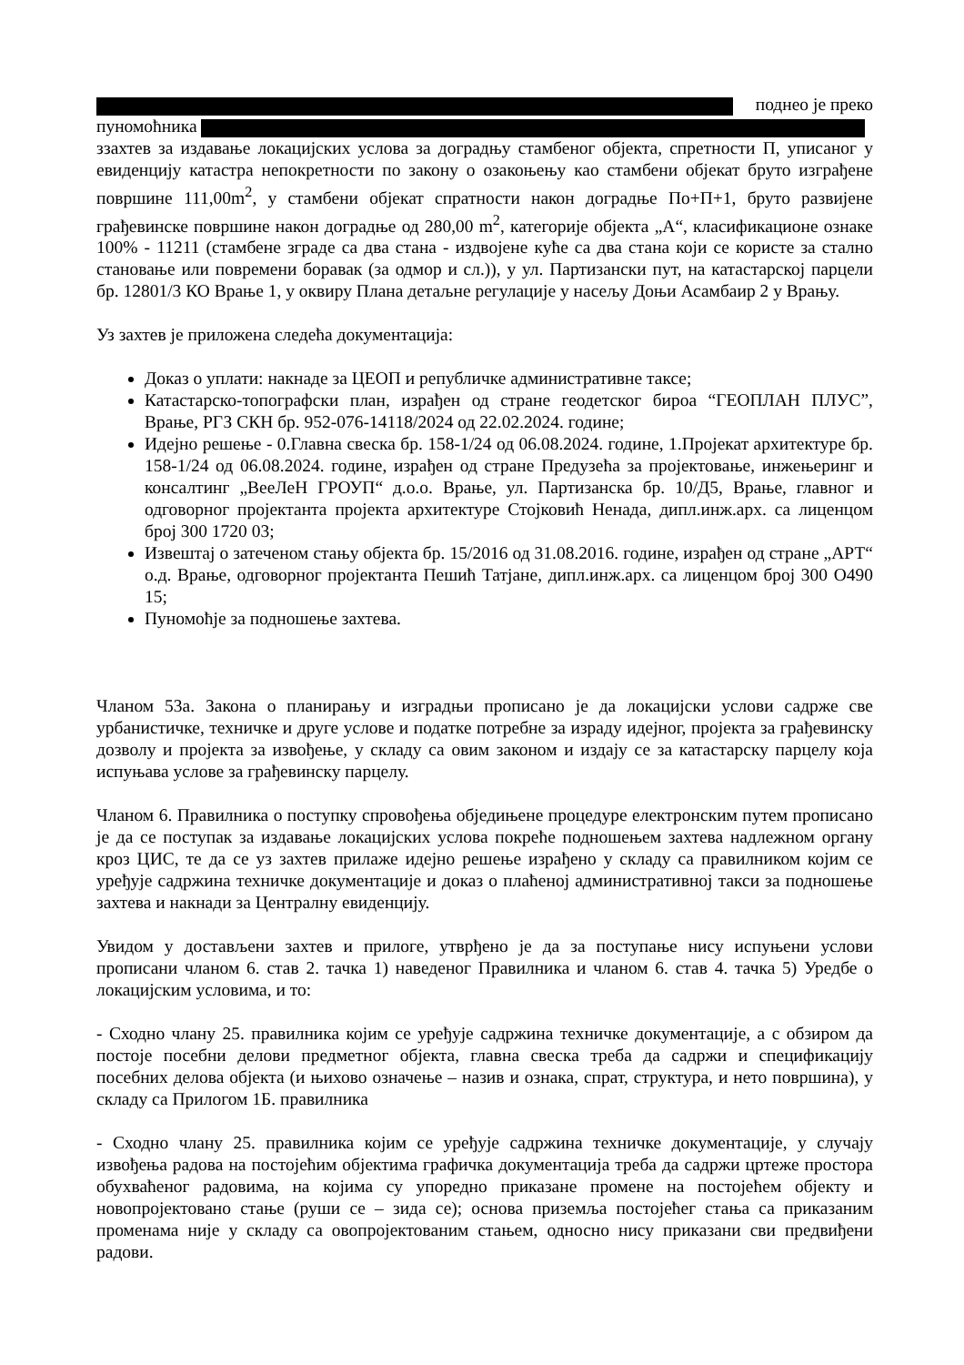поднео је преко
пуномоћника
ззахтев за издавање локацијских услова за доградњу стамбеног објекта, спретности П, уписаног у евиденцију катастра непокретности по закону о озакоњењу као стамбени објекат бруто изграђене површине 111,00m<sup>2</sup>, у стамбени објекат спратности након доградње По+П+1, бруто развијене грађевинске површине након доградње од 280,00 m<sup>2</sup>, категорије објекта „А“, класификационе ознаке 100% - 11211 (стамбене зграде са два стана - издвојене куће са два стана који се користе за стално становање или повремени боравак (за одмор и сл.)), у ул. Партизански пут, на катастарској парцели бр. 12801/3 КО Врање 1, у оквиру Плана детаљне регулације у насељу Доњи Асамбаир 2 у Врању.
Уз захтев је приложена следећа документација:
Доказ о уплати: накнаде за ЦЕОП и републичке административне таксе;
Катастарско-топографски план, израђен од стране геодетског бироа “ГЕОПЛАН ПЛУС”, Врање, РГЗ СКН бр. 952-076-14118/2024 од 22.02.2024. године;
Идејно решење - 0.Главна свеска бр. 158-1/24 од 06.08.2024. године, 1.Пројекат архитектуре бр. 158-1/24 од 06.08.2024. године, израђен од стране Предузећа за пројектовање, инжењеринг и консалтинг „ВееЛеН ГРОУП“ д.о.о. Врање, ул. Партизанска бр. 10/Д5, Врање, главног и одговорног пројектанта пројекта архитектуре Стојковић Ненада, дипл.инж.арх. са лиценцом број 300 1720 03;
Извештај о затеченом стању објекта бр. 15/2016 од 31.08.2016. године, израђен од стране „АРТ“ о.д. Врање, одговорног пројектанта Пешић Татјане, дипл.инж.арх. са лиценцом број 300 О490 15;
Пуномоћје за подношење захтева.
Чланом 53а. Закона о планирању и изградњи прописано је да локацијски услови садрже све урбанистичке, техничке и друге услове и податке потребне за израду идејног, пројекта за грађевинску дозволу и пројекта за извођење, у складу са овим законом и издају се за катастарску парцелу која испуњава услове за грађевинску парцелу.
Чланом 6. Правилника о поступку спровођења обједињене процедуре електронским путем прописано је да се поступак за издавање локацијских услова покреће подношењем захтева надлежном органу кроз ЦИС, те да се уз захтев прилаже идејно решење израђено у складу са правилником којим се уређује садржина техничке документације и доказ о плаћеној административној такси за подношење захтева и накнади за Централну евиденцију.
Увидом у достављени захтев и прилоге, утврђено је да за поступање нису испуњени услови прописани чланом 6. став 2. тачка 1) наведеног Правилника и чланом 6. став 4. тачка 5) Уредбе о локацијским условима, и то:
- Сходно члану 25. правилника којим се уређује садржина техничке документације, а с обзиром да постоје посебни делови предметног објекта, главна свеска треба да садржи и спецификацију посебних делова објекта (и њихово означење – назив и ознака, спрат, структура, и нето површина), у складу са Прилогом 1Б. правилника
- Сходно члану 25. правилника којим се уређује садржина техничке документације, у случају извођења радова на постојећим објектима графичка документација треба да садржи цртеже простора обухваћеног радовима, на којима су упоредно приказане промене на постојећем објекту и новопројектовано стање (руши се – зида се); основа приземља постојећег стања са приказаним променама није у складу са овопројектованим стањем, односно нису приказани сви предвиђени радови.